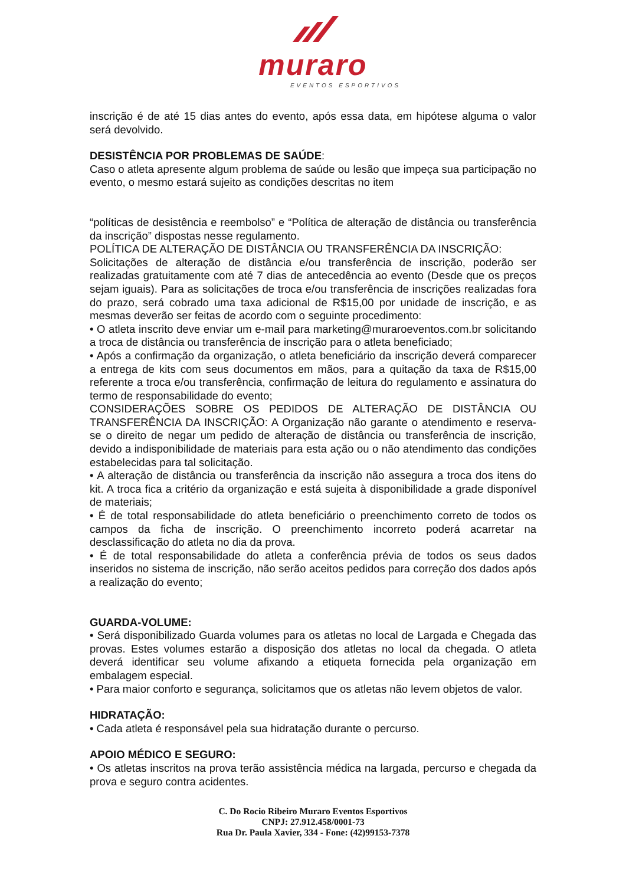muraro
EVENTOS ESPORTIVOS
inscrição é de até 15 dias antes do evento, após essa data, em hipótese alguma o valor será devolvido.
DESISTÊNCIA POR PROBLEMAS DE SAÚDE:
Caso o atleta apresente algum problema de saúde ou lesão que impeça sua participação no evento, o mesmo estará sujeito as condições descritas no item
“políticas de desistência e reembolso” e “Política de alteração de distância ou transferência da inscrição” dispostas nesse regulamento.
POLÍTICA DE ALTERAÇÃO DE DISTÂNCIA OU TRANSFERÊNCIA DA INSCRIÇÃO:
Solicitações de alteração de distância e/ou transferência de inscrição, poderão ser realizadas gratuitamente com até 7 dias de antecedência ao evento (Desde que os preços sejam iguais). Para as solicitações de troca e/ou transferência de inscrições realizadas fora do prazo, será cobrado uma taxa adicional de R$15,00 por unidade de inscrição, e as mesmas deverão ser feitas de acordo com o seguinte procedimento:
• O atleta inscrito deve enviar um e-mail para marketing@muraroeventos.com.br solicitando a troca de distância ou transferência de inscrição para o atleta beneficiado;
• Após a confirmação da organização, o atleta beneficiário da inscrição deverá comparecer a entrega de kits com seus documentos em mãos, para a quitação da taxa de R$15,00 referente a troca e/ou transferência, confirmação de leitura do regulamento e assinatura do termo de responsabilidade do evento;
CONSIDERAÇÕES SOBRE OS PEDIDOS DE ALTERAÇÃO DE DISTÂNCIA OU TRANSFERÊNCIA DA INSCRIÇÃO: A Organização não garante o atendimento e reserva-se o direito de negar um pedido de alteração de distância ou transferência de inscrição, devido a indisponibilidade de materiais para esta ação ou o não atendimento das condições estabelecidas para tal solicitação.
• A alteração de distância ou transferência da inscrição não assegura a troca dos itens do kit. A troca fica a critério da organização e está sujeita à disponibilidade a grade disponível de materiais;
• É de total responsabilidade do atleta beneficiário o preenchimento correto de todos os campos da ficha de inscrição. O preenchimento incorreto poderá acarretar na desclassificação do atleta no dia da prova.
• É de total responsabilidade do atleta a conferência prévia de todos os seus dados inseridos no sistema de inscrição, não serão aceitos pedidos para correção dos dados após a realização do evento;
GUARDA-VOLUME:
• Será disponibilizado Guarda volumes para os atletas no local de Largada e Chegada das provas. Estes volumes estarão a disposição dos atletas no local da chegada. O atleta deverá identificar seu volume afixando a etiqueta fornecida pela organização em embalagem especial.
• Para maior conforto e segurança, solicitamos que os atletas não levem objetos de valor.
HIDRATAÇÃO:
• Cada atleta é responsável pela sua hidratação durante o percurso.
APOIO MÉDICO E SEGURO:
• Os atletas inscritos na prova terão assistência médica na largada, percurso e chegada da prova e seguro contra acidentes.
C. Do Rocio Ribeiro Muraro Eventos Esportivos
CNPJ: 27.912.458/0001-73
Rua Dr. Paula Xavier, 334 - Fone: (42)99153-7378